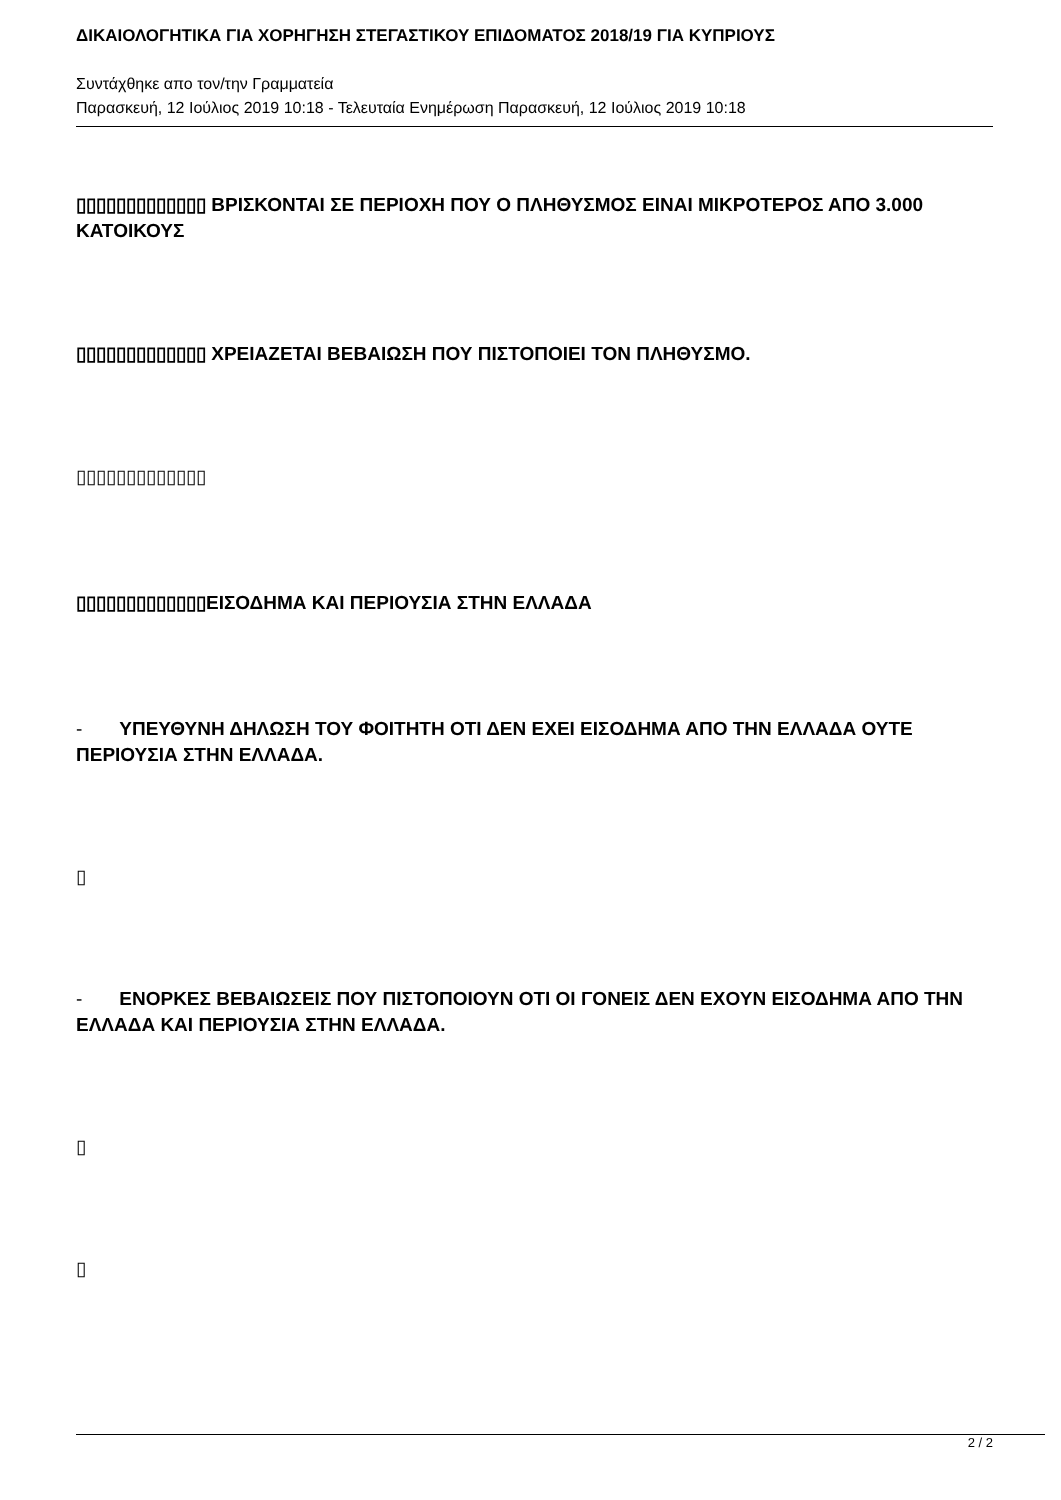ΔΙΚΑΙΟΛΟΓΗΤΙΚΑ ΓΙΑ ΧΟΡΗΓΗΣΗ ΣΤΕΓΑΣΤΙΚΟΥ ΕΠΙΔΟΜΑΤΟΣ 2018/19 ΓΙΑ ΚΥΠΡΙΟΥΣ
Συντάχθηκε απο τον/την Γραμματεία
Παρασκευή, 12 Ιούλιος 2019 10:18 - Τελευταία Ενημέρωση Παρασκευή, 12 Ιούλιος 2019 10:18
▯▯▯▯▯▯▯▯▯▯▯▯▯ ΒΡΙΣΚΟΝΤΑΙ ΣΕ ΠΕΡΙΟΧΗ ΠΟΥ Ο ΠΛΗΘΥΣΜΟΣ ΕΙΝΑΙ ΜΙΚΡΟΤΕΡΟΣ ΑΠΟ 3.000 ΚΑΤΟΙΚΟΥΣ
▯▯▯▯▯▯▯▯▯▯▯▯▯ ΧΡΕΙΑΖΕΤΑΙ ΒΕΒΑΙΩΣΗ ΠΟΥ ΠΙΣΤΟΠΟΙΕΙ ΤΟΝ ΠΛΗΘΥΣΜΟ.
▯▯▯▯▯▯▯▯▯▯▯▯▯
▯▯▯▯▯▯▯▯▯▯▯▯▯ΕΙΣΟΔΗΜΑ ΚΑΙ ΠΕΡΙΟΥΣΙΑ ΣΤΗΝ ΕΛΛΑΔΑ
- ΥΠΕΥΘΥΝΗ ΔΗΛΩΣΗ ΤΟΥ ΦΟΙΤΗΤΗ ΟΤΙ ΔΕΝ ΕΧΕΙ ΕΙΣΟΔΗΜΑ ΑΠΟ ΤΗΝ ΕΛΛΑΔΑ ΟΥΤΕ ΠΕΡΙΟΥΣΙΑ ΣΤΗΝ ΕΛΛΑΔΑ.
▯
- ΕΝΟΡΚΕΣ ΒΕΒΑΙΩΣΕΙΣ ΠΟΥ ΠΙΣΤΟΠΟΙΟΥΝ ΟΤΙ ΟΙ ΓΟΝΕΙΣ ΔΕΝ ΕΧΟΥΝ ΕΙΣΟΔΗΜΑ ΑΠΟ ΤΗΝ ΕΛΛΑΔΑ ΚΑΙ ΠΕΡΙΟΥΣΙΑ ΣΤΗΝ ΕΛΛΑΔΑ.
▯
▯
2 / 2